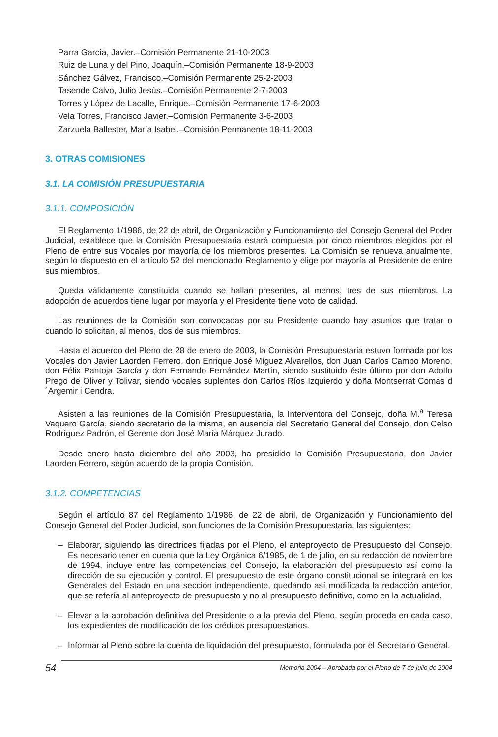Parra García, Javier.–Comisión Permanente 21-10-2003
Ruiz de Luna y del Pino, Joaquín.–Comisión Permanente 18-9-2003
Sánchez Gálvez, Francisco.–Comisión Permanente 25-2-2003
Tasende Calvo, Julio Jesús.–Comisión Permanente 2-7-2003
Torres y López de Lacalle, Enrique.–Comisión Permanente 17-6-2003
Vela Torres, Francisco Javier.–Comisión Permanente 3-6-2003
Zarzuela Ballester, María Isabel.–Comisión Permanente 18-11-2003
3. OTRAS COMISIONES
3.1. LA COMISIÓN PRESUPUESTARIA
3.1.1. COMPOSICIÓN
El Reglamento 1/1986, de 22 de abril, de Organización y Funcionamiento del Consejo General del Poder Judicial, establece que la Comisión Presupuestaria estará compuesta por cinco miembros elegidos por el Pleno de entre sus Vocales por mayoría de los miembros presentes. La Comisión se renueva anualmente, según lo dispuesto en el artículo 52 del mencionado Reglamento y elige por mayoría al Presidente de entre sus miembros.
Queda válidamente constituida cuando se hallan presentes, al menos, tres de sus miembros. La adopción de acuerdos tiene lugar por mayoría y el Presidente tiene voto de calidad.
Las reuniones de la Comisión son convocadas por su Presidente cuando hay asuntos que tratar o cuando lo solicitan, al menos, dos de sus miembros.
Hasta el acuerdo del Pleno de 28 de enero de 2003, la Comisión Presupuestaria estuvo formada por los Vocales don Javier Laorden Ferrero, don Enrique José Míguez Alvarellos, don Juan Carlos Campo Moreno, don Félix Pantoja García y don Fernando Fernández Martín, siendo sustituido éste último por don Adolfo Prego de Oliver y Tolivar, siendo vocales suplentes don Carlos Ríos Izquierdo y doña Montserrat Comas d´Argemir i Cendra.
Asisten a las reuniones de la Comisión Presupuestaria, la Interventora del Consejo, doña M.<sup>a</sup> Teresa Vaquero García, siendo secretario de la misma, en ausencia del Secretario General del Consejo, don Celso Rodríguez Padrón, el Gerente don José María Márquez Jurado.
Desde enero hasta diciembre del año 2003, ha presidido la Comisión Presupuestaria, don Javier Laorden Ferrero, según acuerdo de la propia Comisión.
3.1.2. COMPETENCIAS
Según el artículo 87 del Reglamento 1/1986, de 22 de abril, de Organización y Funcionamiento del Consejo General del Poder Judicial, son funciones de la Comisión Presupuestaria, las siguientes:
– Elaborar, siguiendo las directrices fijadas por el Pleno, el anteproyecto de Presupuesto del Consejo. Es necesario tener en cuenta que la Ley Orgánica 6/1985, de 1 de julio, en su redacción de noviembre de 1994, incluye entre las competencias del Consejo, la elaboración del presupuesto así como la dirección de su ejecución y control. El presupuesto de este órgano constitucional se integrará en los Generales del Estado en una sección independiente, quedando así modificada la redacción anterior, que se refería al anteproyecto de presupuesto y no al presupuesto definitivo, como en la actualidad.
– Elevar a la aprobación definitiva del Presidente o a la previa del Pleno, según proceda en cada caso, los expedientes de modificación de los créditos presupuestarios.
– Informar al Pleno sobre la cuenta de liquidación del presupuesto, formulada por el Secretario General.
54 Memoria 2004 – Aprobada por el Pleno de 7 de julio de 2004